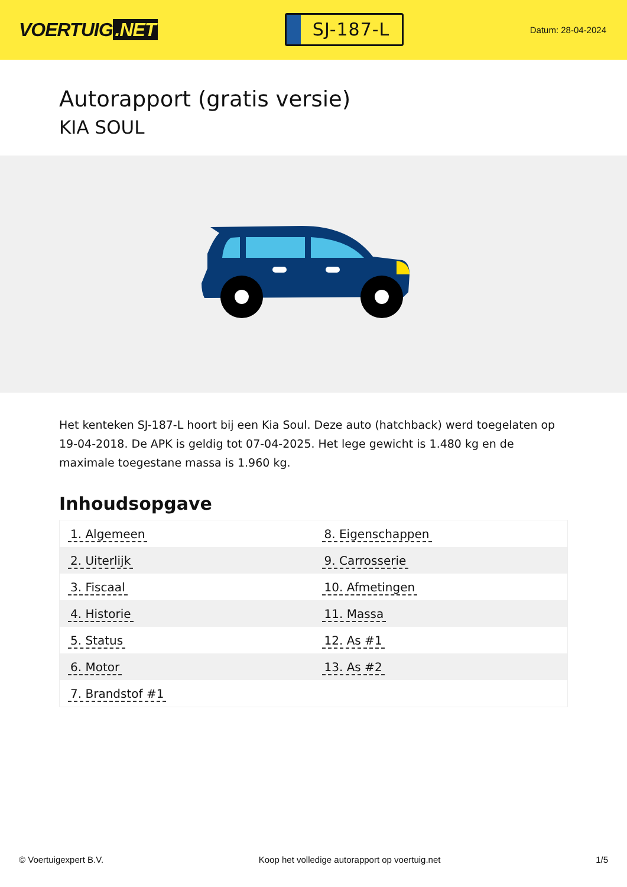VOERTUIG.NET
SJ-187-L
Datum: 28-04-2024
Autorapport (gratis versie)
KIA SOUL
Het kenteken SJ-187-L hoort bij een Kia Soul. Deze auto (hatchback) werd toegelaten op 19-04-2018. De APK is geldig tot 07-04-2025. Het lege gewicht is 1.480 kg en de maximale toegestane massa is 1.960 kg.
Inhoudsopgave
| 1. Algemeen | 8. Eigenschappen |
| 2. Uiterlijk | 9. Carrosserie |
| 3. Fiscaal | 10. Afmetingen |
| 4. Historie | 11. Massa |
| 5. Status | 12. As #1 |
| 6. Motor | 13. As #2 |
| 7. Brandstof #1 | |
© Voertuigexpert B.V. Koop het volledige autorapport op voertuig.net
1/5